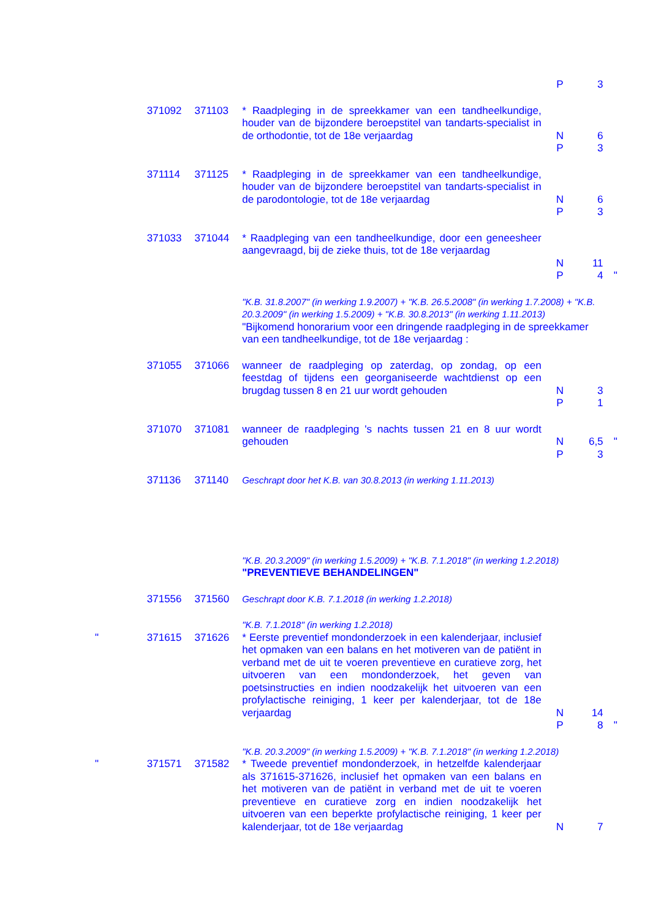| | | | | P | 3 | |
| | 371092 | 371103 | * Raadpleging in de spreekkamer van een tandheelkundige, houder van de bijzondere beroepstitel van tandarts-specialist in de orthodontie, tot de 18e verjaardag | N P | 6 3 | |
| | 371114 | 371125 | * Raadpleging in de spreekkamer van een tandheelkundige, houder van de bijzondere beroepstitel van tandarts-specialist in de parodontologie, tot de 18e verjaardag | N P | 6 3 | |
| | 371033 | 371044 | * Raadpleging van een tandheelkundige, door een geneesheer aangevraagd, bij de zieke thuis, tot de 18e verjaardag | N P | 11 4 | " |
| | | | "K.B. 31.8.2007" (in werking 1.9.2007) + "K.B. 26.5.2008" (in werking 1.7.2008) + "K.B. 20.3.2009" (in werking 1.5.2009) + "K.B. 30.8.2013" (in werking 1.11.2013) "Bijkomend honorarium voor een dringende raadpleging in de spreekkamer van een tandheelkundige, tot de 18e verjaardag : | | | |
| | 371055 | 371066 | wanneer de raadpleging op zaterdag, op zondag, op een feestdag of tijdens een georganiseerde wachtdienst op een brugdag tussen 8 en 21 uur wordt gehouden | N P | 3 1 | |
| | 371070 | 371081 | wanneer de raadpleging 's nachts tussen 21 en 8 uur wordt gehouden | N P | 6,5 3 | " |
| | 371136 | 371140 | Geschrapt door het K.B. van 30.8.2013 (in werking 1.11.2013) | | | |
| | | | "K.B. 20.3.2009" (in werking 1.5.2009) + "K.B. 7.1.2018" (in werking 1.2.2018) "PREVENTIEVE BEHANDELINGEN" | | | |
| | 371556 | 371560 | Geschrapt door K.B. 7.1.2018 (in werking 1.2.2018) | | | |
| | | | "K.B. 7.1.2018" (in werking 1.2.2018) | | | |
| " | 371615 | 371626 | * Eerste preventief mondonderzoek in een kalenderjaar, inclusief het opmaken van een balans en het motiveren van de patiënt in verband met de uit te voeren preventieve en curatieve zorg, het uitvoeren van een mondonderzoek, het geven van poetsinstructies en indien noodzakelijk het uitvoeren van een profylactische reiniging, 1 keer per kalenderjaar, tot de 18e verjaardag | N P | 14 8 | " |
| | | | "K.B. 20.3.2009" (in werking 1.5.2009) + "K.B. 7.1.2018" (in werking 1.2.2018) | | | |
| " | 371571 | 371582 | * Tweede preventief mondonderzoek, in hetzelfde kalenderjaar als 371615-371626, inclusief het opmaken van een balans en het motiveren van de patiënt in verband met de uit te voeren preventieve en curatieve zorg en indien noodzakelijk het uitvoeren van een beperkte profylactische reiniging, 1 keer per kalenderjaar, tot de 18e verjaardag | N | 7 | |